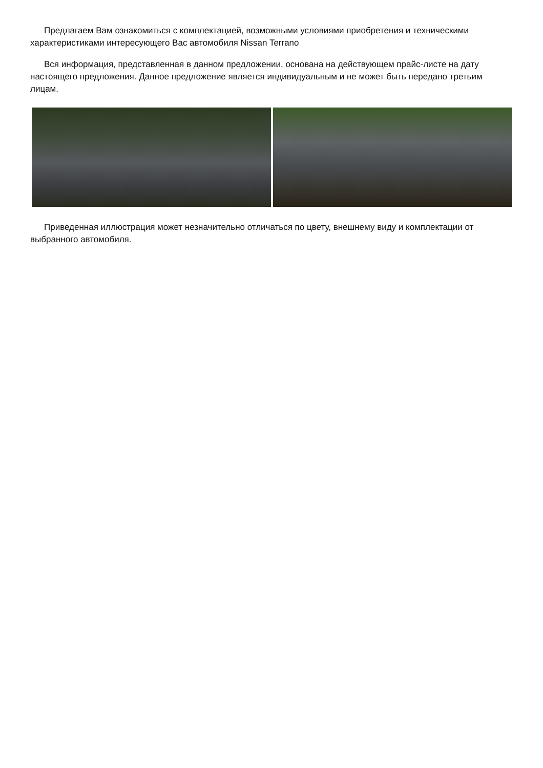Предлагаем Вам ознакомиться с комплектацией, возможными условиями приобретения и техническими характеристиками интересующего Вас автомобиля Nissan Terrano
Вся информация, представленная в данном предложении, основана на действующем прайс-листе на дату настоящего предложения. Данное предложение является индивидуальным и не может быть передано третьим лицам.
Приведенная иллюстрация может незначительно отличаться по цвету, внешнему виду и комплектации от выбранного автомобиля.